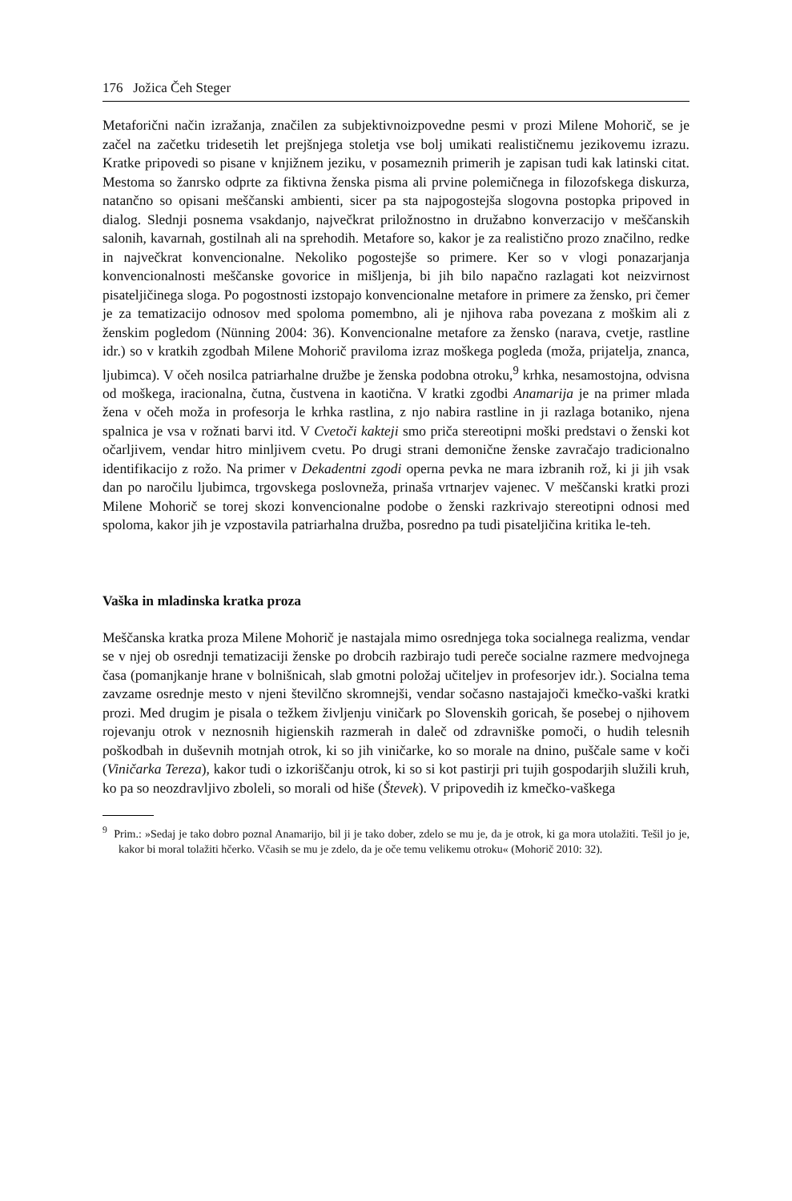176 Jožica Čeh Steger
Metaforični način izražanja, značilen za subjektivnoizpovedne pesmi v prozi Milene Mohorič, se je začel na začetku tridesetih let prejšnjega stoletja vse bolj umikati realističnemu jezikovemu izrazu. Kratke pripovedi so pisane v knjižnem jeziku, v posameznih primerih je zapisan tudi kak latinski citat. Mestoma so žanrsko odprte za fiktivna ženska pisma ali prvine polemičnega in filozofskega diskurza, natančno so opisani meščanski ambienti, sicer pa sta najpogostejša slogovna postopka pripoved in dialog. Slednji posnema vsakdanjo, največkrat priložnostno in družabno konverzacijo v meščanskih salonih, kavarnah, gostilnah ali na sprehodih. Metafore so, kakor je za realistično prozo značilno, redke in največkrat konvencionalne. Nekoliko pogostejše so primere. Ker so v vlogi ponazarjanja konvencionalnosti meščanske govorice in mišljenja, bi jih bilo napačno razlagati kot neizvirnost pisateljičinega sloga. Po pogostnosti izstopajo konvencionalne metafore in primere za žensko, pri čemer je za tematizacijo odnosov med spoloma pomembno, ali je njihova raba povezana z moškim ali z ženskim pogledom (Nünning 2004: 36). Konvencionalne metafore za žensko (narava, cvetje, rastline idr.) so v kratkih zgodbah Milene Mohorič praviloma izraz moškega pogleda (moža, prijatelja, znanca, ljubimca). V očeh nosilca patriarhalne družbe je ženska podobna otroku,<sup>9</sup> krhka, nesamostojna, odvisna od moškega, iracionalna, čutna, čustvena in kaotična. V kratki zgodbi Anamarija je na primer mlada žena v očeh moža in profesorja le krhka rastlina, z njo nabira rastline in ji razlaga botaniko, njena spalnica je vsa v rožnati barvi itd. V Cvetoči kakteji smo priča stereotipni moški predstavi o ženski kot očarljivem, vendar hitro minljivem cvetu. Po drugi strani demonične ženske zavračajo tradicionalno identifikacijo z rožo. Na primer v Dekadentni zgodi operna pevka ne mara izbranih rož, ki ji jih vsak dan po naročilu ljubimca, trgovskega poslovneža, prinaša vrtnarjev vajenec. V meščanski kratki prozi Milene Mohorič se torej skozi konvencionalne podobe o ženski razkrivajo stereotipni odnosi med spoloma, kakor jih je vzpostavila patriarhalna družba, posredno pa tudi pisateljičina kritika le-teh.
Vaška in mladinska kratka proza
Meščanska kratka proza Milene Mohorič je nastajala mimo osrednjega toka socialnega realizma, vendar se v njej ob osrednji tematizaciji ženske po drobcih razbirajo tudi pereče socialne razmere medvojnega časa (pomanjkanje hrane v bolnišnicah, slab gmotni položaj učiteljev in profesorjev idr.). Socialna tema zavzame osrednje mesto v njeni številčno skromnejši, vendar sočasno nastajajoči kmečko-vaški kratki prozi. Med drugim je pisala o težkem življenju viničark po Slovenskih goricah, še posebej o njihovem rojevanju otrok v neznosnih higienskih razmerah in daleč od zdravniške pomoči, o hudih telesnih poškodbah in duševnih motnjah otrok, ki so jih viničarke, ko so morale na dnino, puščale same v koči (Viničarka Tereza), kakor tudi o izkoriščanju otrok, ki so si kot pastirji pri tujih gospodarjih služili kruh, ko pa so neozdravljivo zboleli, so morali od hiše (Števek). V pripovedih iz kmečko-vaškega
<sup>9</sup> Prim.: »Sedaj je tako dobro poznal Anamarijo, bil ji je tako dober, zdelo se mu je, da je otrok, ki ga mora utolažiti. Tešil jo je, kakor bi moral tolažiti hčerko. Včasih se mu je zdelo, da je oče temu velikemu otroku« (Mohorič 2010: 32).